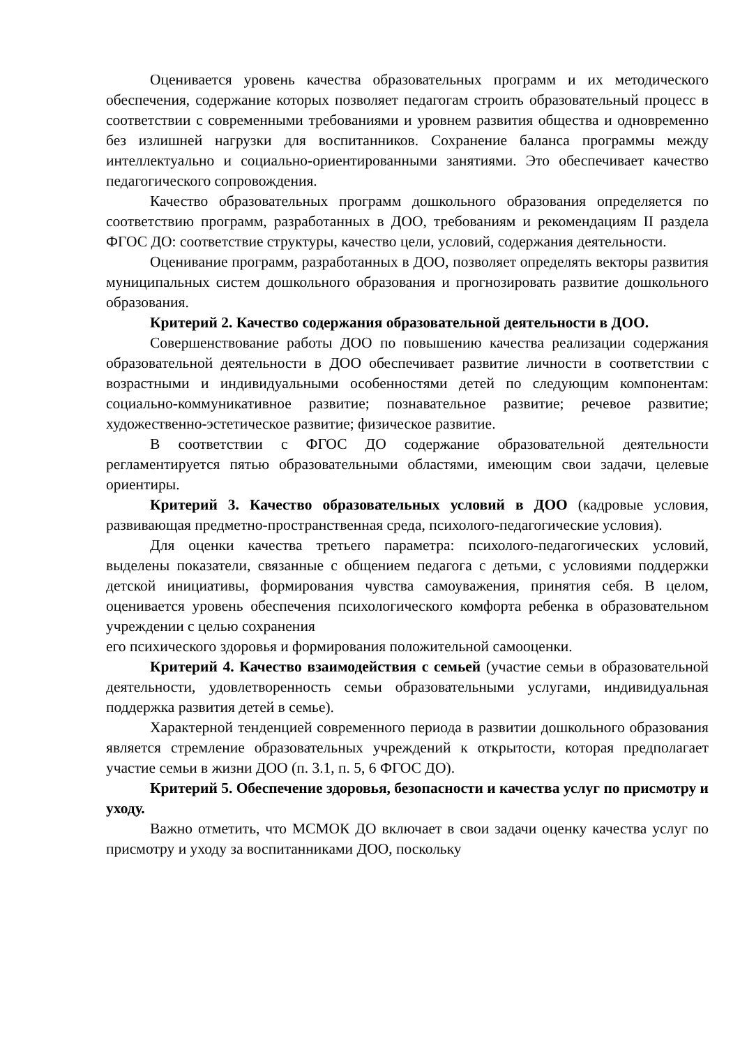Оценивается уровень качества образовательных программ и их методического обеспечения, содержание которых позволяет педагогам строить образовательный процесс в соответствии с современными требованиями и уровнем развития общества и одновременно без излишней нагрузки для воспитанников. Сохранение баланса программы между интеллектуально и социально-ориентированными занятиями. Это обеспечивает качество педагогического сопровождения.
Качество образовательных программ дошкольного образования определяется по соответствию программ, разработанных в ДОО, требованиям и рекомендациям II раздела ФГОС ДО: соответствие структуры, качество цели, условий, содержания деятельности.
Оценивание программ, разработанных в ДОО, позволяет определять векторы развития муниципальных систем дошкольного образования и прогнозировать развитие дошкольного образования.
Критерий 2. Качество содержания образовательной деятельности в ДОО.
Совершенствование работы ДОО по повышению качества реализации содержания образовательной деятельности в ДОО обеспечивает развитие личности в соответствии с возрастными и индивидуальными особенностями детей по следующим компонентам: социально-коммуникативное развитие; познавательное развитие; речевое развитие; художественно-эстетическое развитие; физическое развитие.
В соответствии с ФГОС ДО содержание образовательной деятельности регламентируется пятью образовательными областями, имеющим свои задачи, целевые ориентиры.
Критерий 3. Качество образовательных условий в ДОО (кадровые условия, развивающая предметно-пространственная среда, психолого-педагогические условия).
Для оценки качества третьего параметра: психолого-педагогических условий, выделены показатели, связанные с общением педагога с детьми, с условиями поддержки детской инициативы, формирования чувства самоуважения, принятия себя. В целом, оценивается уровень обеспечения психологического комфорта ребенка в образовательном учреждении с целью сохранения
его психического здоровья и формирования положительной самооценки.
Критерий 4. Качество взаимодействия с семьей (участие семьи в образовательной деятельности, удовлетворенность семьи образовательными услугами, индивидуальная поддержка развития детей в семье).
Характерной тенденцией современного периода в развитии дошкольного образования является стремление образовательных учреждений к открытости, которая предполагает участие семьи в жизни ДОО (п. 3.1, п. 5, 6 ФГОС ДО).
Критерий 5. Обеспечение здоровья, безопасности и качества услуг по присмотру и уходу.
Важно отметить, что МСМОК ДО включает в свои задачи оценку качества услуг по присмотру и уходу за воспитанниками ДОО, поскольку